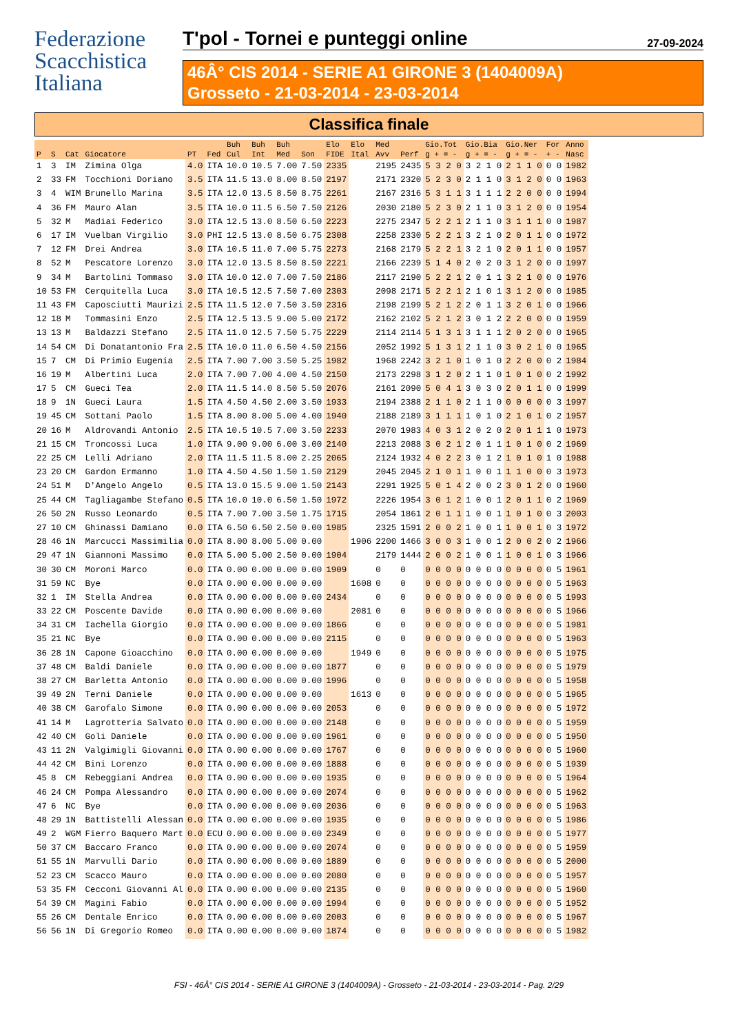Federazione
Scacchistica
Italiana
T'pol - Tornei e punteggi online 27-09-2024
46Â° CIS 2014 - SERIE A1 GIRONE 3 (1404009A)
Grosseto - 21-03-2014 - 23-03-2014
Classifica finale
| | | | | | | Buh | Buh | Buh | | Elo | Elo | Med | | Gio.Tot | Gio.Bia | Gio.Ner | For | Anno |
| --- | --- | --- | --- | --- | --- | --- | --- | --- | --- | --- | --- | --- | --- | --- | --- | --- | --- | --- |
| P | S | Cat | Giocatore | PT | Fed | Cul | Int | Med | Son | FIDE | Ital | Avv | Perf | g + = - | g + = - | g + = - | + - | Nasc |
| 1 | 3 | IM | Zimina Olga | 4.0 | ITA | 10.0 | 10.5 | 7.00 | 7.50 | 2335 | | 2195 | 2435 | 5 3 2 0 | 3 2 1 0 | 2 1 1 0 | 0 0 | 1982 |
| 2 | 33 | FM | Tocchioni Doriano | 3.5 | ITA | 11.5 | 13.0 | 8.00 | 8.50 | 2197 | | 2171 | 2320 | 5 2 3 0 | 2 1 1 0 | 3 1 2 0 | 0 0 | 1963 |
| 3 | 4 | WIM | Brunello Marina | 3.5 | ITA | 12.0 | 13.5 | 8.50 | 8.75 | 2261 | | 2167 | 2316 | 5 3 1 1 | 3 1 1 1 | 2 2 0 0 | 0 0 | 1994 |
| 4 | 36 | FM | Mauro Alan | 3.5 | ITA | 10.0 | 11.5 | 6.50 | 7.50 | 2126 | | 2030 | 2180 | 5 2 3 0 | 2 1 1 0 | 3 1 2 0 | 0 0 | 1954 |
| 5 | 32 | M | Madiai Federico | 3.0 | ITA | 12.5 | 13.0 | 8.50 | 6.50 | 2223 | | 2275 | 2347 | 5 2 2 1 | 2 1 1 0 | 3 1 1 1 | 0 0 | 1987 |
| 6 | 17 | IM | Vuelban Virgilio | 3.0 | PHI | 12.5 | 13.0 | 8.50 | 6.75 | 2308 | | 2258 | 2330 | 5 2 2 1 | 3 2 1 0 | 2 0 1 1 | 0 0 | 1972 |
| 7 | 12 | FM | Drei Andrea | 3.0 | ITA | 10.5 | 11.0 | 7.00 | 5.75 | 2273 | | 2168 | 2179 | 5 2 2 1 | 3 2 1 0 | 2 0 1 1 | 0 0 | 1957 |
| 8 | 52 | M | Pescatore Lorenzo | 3.0 | ITA | 12.0 | 13.5 | 8.50 | 8.50 | 2221 | | 2166 | 2239 | 5 1 4 0 | 2 0 2 0 | 3 1 2 0 | 0 0 | 1997 |
| 9 | 34 | M | Bartolini Tommaso | 3.0 | ITA | 10.0 | 12.0 | 7.00 | 7.50 | 2186 | | 2117 | 2190 | 5 2 2 1 | 2 0 1 1 | 3 2 1 0 | 0 0 | 1976 |
| 10 | 53 | FM | Cerquitella Luca | 3.0 | ITA | 10.5 | 12.5 | 7.50 | 7.00 | 2303 | | 2098 | 2171 | 5 2 2 1 | 2 1 0 1 | 3 1 2 0 | 0 0 | 1985 |
| 11 | 43 | FM | Caposciutti Maurizi | 2.5 | ITA | 11.5 | 12.0 | 7.50 | 3.50 | 2316 | | 2198 | 2199 | 5 2 1 2 | 2 0 1 1 | 3 2 0 1 | 0 0 | 1966 |
| 12 | 18 | M | Tommasini Enzo | 2.5 | ITA | 12.5 | 13.5 | 9.00 | 5.00 | 2172 | | 2162 | 2102 | 5 2 1 2 | 3 0 1 2 | 2 2 0 0 | 0 0 | 1959 |
| 13 | 13 | M | Baldazzi Stefano | 2.5 | ITA | 11.0 | 12.5 | 7.50 | 5.75 | 2229 | | 2114 | 2114 | 5 1 3 1 | 3 1 1 1 | 2 0 2 0 | 0 0 | 1965 |
| 14 | 54 | CM | Di Donatantonio Fra | 2.5 | ITA | 10.0 | 11.0 | 6.50 | 4.50 | 2156 | | 2052 | 1992 | 5 1 3 1 | 2 1 1 0 | 3 0 2 1 | 0 0 | 1965 |
| 15 | 7 | CM | Di Primio Eugenia | 2.5 | ITA | 7.00 | 7.00 | 3.50 | 5.25 | 1982 | | 1968 | 2242 | 3 2 1 0 | 1 0 1 0 | 2 2 0 0 | 0 2 | 1984 |
| 16 | 19 | M | Albertini Luca | 2.0 | ITA | 7.00 | 7.00 | 4.00 | 4.50 | 2150 | | 2173 | 2298 | 3 1 2 0 | 2 1 1 0 | 1 0 1 0 | 0 2 | 1992 |
| 17 | 5 | CM | Gueci Tea | 2.0 | ITA | 11.5 | 14.0 | 8.50 | 5.50 | 2076 | | 2161 | 2090 | 5 0 4 1 | 3 0 3 0 | 2 0 1 1 | 0 0 | 1999 |
| 18 | 9 | 1N | Gueci Laura | 1.5 | ITA | 4.50 | 4.50 | 2.00 | 3.50 | 1933 | | 2194 | 2388 | 2 1 1 0 | 2 1 1 0 | 0 0 0 0 | 0 3 | 1997 |
| 19 | 45 | CM | Sottani Paolo | 1.5 | ITA | 8.00 | 8.00 | 5.00 | 4.00 | 1940 | | 2188 | 2189 | 3 1 1 1 | 1 0 1 0 | 2 1 0 1 | 0 2 | 1957 |
| 20 | 16 | M | Aldrovandi Antonio | 2.5 | ITA | 10.5 | 10.5 | 7.00 | 3.50 | 2233 | | 2070 | 1983 | 4 0 3 1 | 2 0 2 0 | 2 0 1 1 | 1 0 | 1973 |
| 21 | 15 | CM | Troncossi Luca | 1.0 | ITA | 9.00 | 9.00 | 6.00 | 3.00 | 2140 | | 2213 | 2088 | 3 0 2 1 | 2 0 1 1 | 1 0 1 0 | 0 2 | 1969 |
| 22 | 25 | CM | Lelli Adriano | 2.0 | ITA | 11.5 | 11.5 | 8.00 | 2.25 | 2065 | | 2124 | 1932 | 4 0 2 2 | 3 0 1 2 | 1 0 1 0 | 1 0 | 1988 |
| 23 | 20 | CM | Gardon Ermanno | 1.0 | ITA | 4.50 | 4.50 | 1.50 | 1.50 | 2129 | | 2045 | 2045 | 2 1 0 1 | 1 0 0 1 | 1 1 0 0 | 0 3 | 1973 |
| 24 | 51 | M | D'Angelo Angelo | 0.5 | ITA | 13.0 | 15.5 | 9.00 | 1.50 | 2143 | | 2291 | 1925 | 5 0 1 4 | 2 0 0 2 | 3 0 1 2 | 0 0 | 1960 |
| 25 | 44 | CM | Tagliagambe Stefano | 0.5 | ITA | 10.0 | 10.0 | 6.50 | 1.50 | 1972 | | 2226 | 1954 | 3 0 1 2 | 1 0 0 1 | 2 0 1 1 | 0 2 | 1969 |
| 26 | 50 | 2N | Russo Leonardo | 0.5 | ITA | 7.00 | 7.00 | 3.50 | 1.75 | 1715 | | 2054 | 1861 | 2 0 1 1 | 1 0 0 1 | 1 0 1 0 | 0 3 | 2003 |
| 27 | 10 | CM | Ghinassi Damiano | 0.0 | ITA | 6.50 | 6.50 | 2.50 | 0.00 | 1985 | | 2325 | 1591 | 2 0 0 2 | 1 0 0 1 | 1 0 0 1 | 0 3 | 1972 |
| 28 | 46 | 1N | Marcucci Massimilia | 0.0 | ITA | 8.00 | 8.00 | 5.00 | 0.00 | | 1906 | 2200 | 1466 | 3 0 0 3 | 1 0 0 1 | 2 0 0 2 | 0 2 | 1966 |
| 29 | 47 | 1N | Giannoni Massimo | 0.0 | ITA | 5.00 | 5.00 | 2.50 | 0.00 | 1904 | | 2179 | 1444 | 2 0 0 2 | 1 0 0 1 | 1 0 0 1 | 0 3 | 1966 |
| 30 | 30 | CM | Moroni Marco | 0.0 | ITA | 0.00 | 0.00 | 0.00 | 0.00 | 1909 | | 0 | 0 | 0 0 0 0 | 0 0 0 0 | 0 0 0 0 | 0 5 | 1961 |
| 31 | 59 | NC | Bye | 0.0 | ITA | 0.00 | 0.00 | 0.00 | 0.00 | | 1608 | 0 | 0 | 0 0 0 0 | 0 0 0 0 | 0 0 0 0 | 0 5 | 1963 |
| 32 | 1 | IM | Stella Andrea | 0.0 | ITA | 0.00 | 0.00 | 0.00 | 0.00 | 2434 | | 0 | 0 | 0 0 0 0 | 0 0 0 0 | 0 0 0 0 | 0 5 | 1993 |
| 33 | 22 | CM | Poscente Davide | 0.0 | ITA | 0.00 | 0.00 | 0.00 | 0.00 | | 2081 | 0 | 0 | 0 0 0 0 | 0 0 0 0 | 0 0 0 0 | 0 5 | 1966 |
| 34 | 31 | CM | Iachella Giorgio | 0.0 | ITA | 0.00 | 0.00 | 0.00 | 0.00 | 1866 | | 0 | 0 | 0 0 0 0 | 0 0 0 0 | 0 0 0 0 | 0 5 | 1981 |
| 35 | 21 | NC | Bye | 0.0 | ITA | 0.00 | 0.00 | 0.00 | 0.00 | 2115 | | 0 | 0 | 0 0 0 0 | 0 0 0 0 | 0 0 0 0 | 0 5 | 1963 |
| 36 | 28 | 1N | Capone Gioacchino | 0.0 | ITA | 0.00 | 0.00 | 0.00 | 0.00 | | 1949 | 0 | 0 | 0 0 0 0 | 0 0 0 0 | 0 0 0 0 | 0 5 | 1975 |
| 37 | 48 | CM | Baldi Daniele | 0.0 | ITA | 0.00 | 0.00 | 0.00 | 0.00 | 1877 | | 0 | 0 | 0 0 0 0 | 0 0 0 0 | 0 0 0 0 | 0 5 | 1979 |
| 38 | 27 | CM | Barletta Antonio | 0.0 | ITA | 0.00 | 0.00 | 0.00 | 0.00 | 1996 | | 0 | 0 | 0 0 0 0 | 0 0 0 0 | 0 0 0 0 | 0 5 | 1958 |
| 39 | 49 | 2N | Terni Daniele | 0.0 | ITA | 0.00 | 0.00 | 0.00 | 0.00 | | 1613 | 0 | 0 | 0 0 0 0 | 0 0 0 0 | 0 0 0 0 | 0 5 | 1965 |
| 40 | 38 | CM | Garofalo Simone | 0.0 | ITA | 0.00 | 0.00 | 0.00 | 0.00 | 2053 | | 0 | 0 | 0 0 0 0 | 0 0 0 0 | 0 0 0 0 | 0 5 | 1972 |
| 41 | 14 | M | Lagrotteria Salvato | 0.0 | ITA | 0.00 | 0.00 | 0.00 | 0.00 | 2148 | | 0 | 0 | 0 0 0 0 | 0 0 0 0 | 0 0 0 0 | 0 5 | 1959 |
| 42 | 40 | CM | Goli Daniele | 0.0 | ITA | 0.00 | 0.00 | 0.00 | 0.00 | 1961 | | 0 | 0 | 0 0 0 0 | 0 0 0 0 | 0 0 0 0 | 0 5 | 1950 |
| 43 | 11 | 2N | Valgimigli Giovanni | 0.0 | ITA | 0.00 | 0.00 | 0.00 | 0.00 | 1767 | | 0 | 0 | 0 0 0 0 | 0 0 0 0 | 0 0 0 0 | 0 5 | 1960 |
| 44 | 42 | CM | Bini Lorenzo | 0.0 | ITA | 0.00 | 0.00 | 0.00 | 0.00 | 1888 | | 0 | 0 | 0 0 0 0 | 0 0 0 0 | 0 0 0 0 | 0 5 | 1939 |
| 45 | 8 | CM | Rebeggiani Andrea | 0.0 | ITA | 0.00 | 0.00 | 0.00 | 0.00 | 1935 | | 0 | 0 | 0 0 0 0 | 0 0 0 0 | 0 0 0 0 | 0 5 | 1964 |
| 46 | 24 | CM | Pompa Alessandro | 0.0 | ITA | 0.00 | 0.00 | 0.00 | 0.00 | 2074 | | 0 | 0 | 0 0 0 0 | 0 0 0 0 | 0 0 0 0 | 0 5 | 1962 |
| 47 | 6 | NC | Bye | 0.0 | ITA | 0.00 | 0.00 | 0.00 | 0.00 | 2036 | | 0 | 0 | 0 0 0 0 | 0 0 0 0 | 0 0 0 0 | 0 5 | 1963 |
| 48 | 29 | 1N | Battistelli Alessan | 0.0 | ITA | 0.00 | 0.00 | 0.00 | 0.00 | 1935 | | 0 | 0 | 0 0 0 0 | 0 0 0 0 | 0 0 0 0 | 0 5 | 1986 |
| 49 | 2 | WGM | Fierro Baquero Mart | 0.0 | ECU | 0.00 | 0.00 | 0.00 | 0.00 | 2349 | | 0 | 0 | 0 0 0 0 | 0 0 0 0 | 0 0 0 0 | 0 5 | 1977 |
| 50 | 37 | CM | Baccaro Franco | 0.0 | ITA | 0.00 | 0.00 | 0.00 | 0.00 | 2074 | | 0 | 0 | 0 0 0 0 | 0 0 0 0 | 0 0 0 0 | 0 5 | 1959 |
| 51 | 55 | 1N | Marvulli Dario | 0.0 | ITA | 0.00 | 0.00 | 0.00 | 0.00 | 1889 | | 0 | 0 | 0 0 0 0 | 0 0 0 0 | 0 0 0 0 | 0 5 | 2000 |
| 52 | 23 | CM | Scacco Mauro | 0.0 | ITA | 0.00 | 0.00 | 0.00 | 0.00 | 2080 | | 0 | 0 | 0 0 0 0 | 0 0 0 0 | 0 0 0 0 | 0 5 | 1957 |
| 53 | 35 | FM | Cecconi Giovanni Al | 0.0 | ITA | 0.00 | 0.00 | 0.00 | 0.00 | 2135 | | 0 | 0 | 0 0 0 0 | 0 0 0 0 | 0 0 0 0 | 0 5 | 1960 |
| 54 | 39 | CM | Magini Fabio | 0.0 | ITA | 0.00 | 0.00 | 0.00 | 0.00 | 1994 | | 0 | 0 | 0 0 0 0 | 0 0 0 0 | 0 0 0 0 | 0 5 | 1952 |
| 55 | 26 | CM | Dentale Enrico | 0.0 | ITA | 0.00 | 0.00 | 0.00 | 0.00 | 2003 | | 0 | 0 | 0 0 0 0 | 0 0 0 0 | 0 0 0 0 | 0 5 | 1967 |
| 56 | 56 | 1N | Di Gregorio Romeo | 0.0 | ITA | 0.00 | 0.00 | 0.00 | 0.00 | 1874 | | 0 | 0 | 0 0 0 0 | 0 0 0 0 | 0 0 0 0 | 0 5 | 1982 |
FSI - 46Â° CIS 2014 - SERIE A1 GIRONE 3 (1404009A) - Grosseto - 21-03-2014 - 23-03-2014 - Pag. 2/29